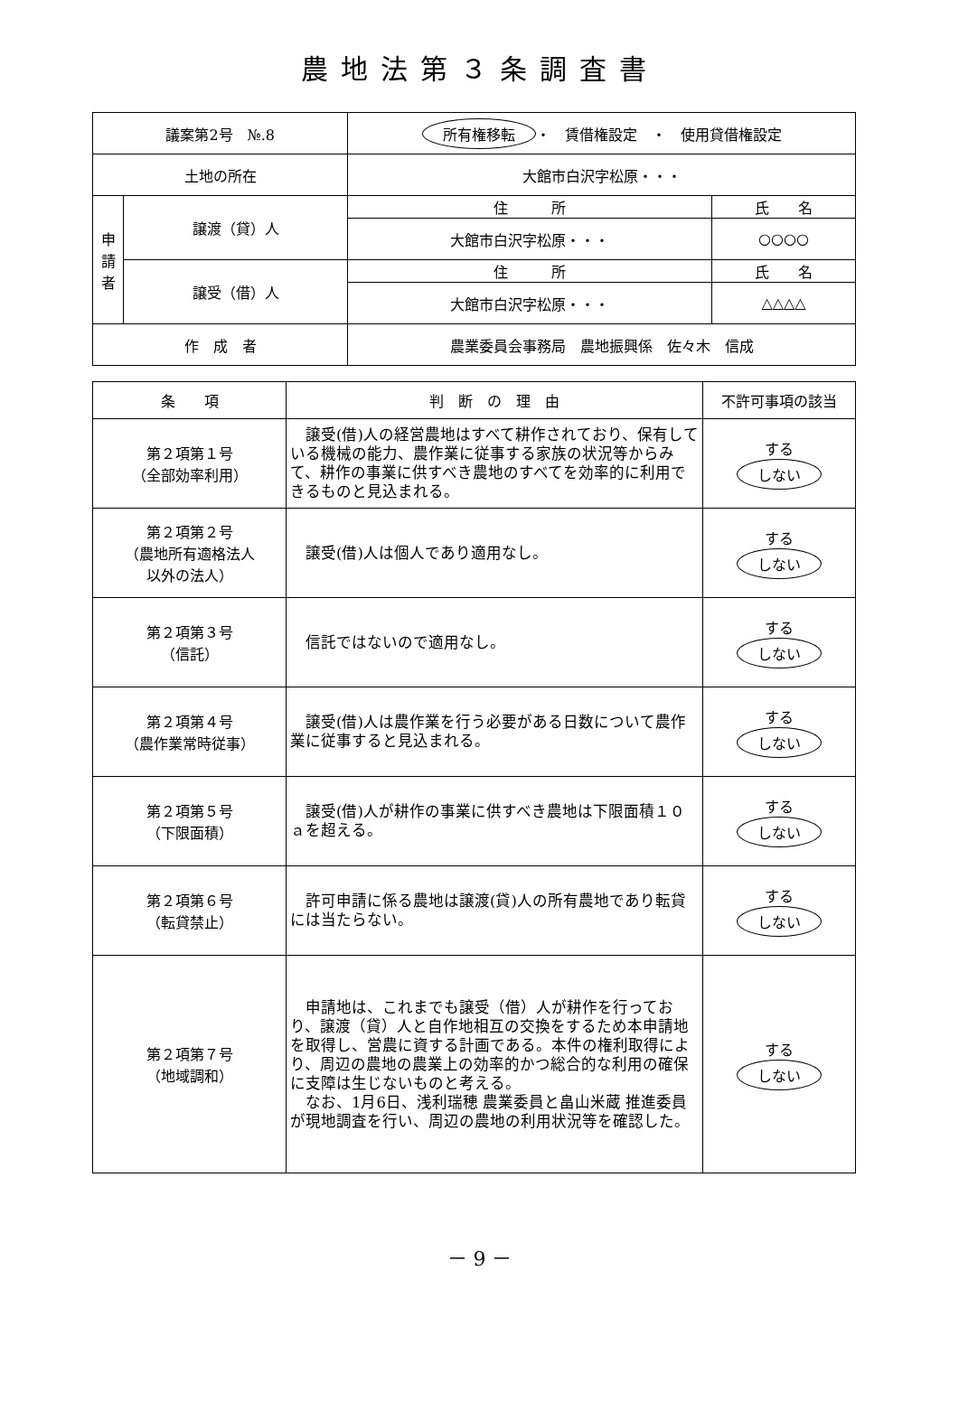農地法第３条調査書
| 議案第2号 №.8 | | 所有権移転 ・ 賃借権設定 ・ 使用貸借権設定 | |
| 土地の所在 | | 大館市白沢字松原・・・ | |
| 申 請 者 | 譲渡（貸）人 | 住 所 | 氏 名 |
| | | 大館市白沢字松原・・・ | ○○○○ |
| | 譲受（借）人 | 住 所 | 氏 名 |
| | | 大館市白沢字松原・・・ | △△△△ |
| 作 成 者 | | 農業委員会事務局 農地振興係 佐々木 信成 | |
| 条 項 | 判 断 の 理 由 | 不許可事項の該当 |
| --- | --- | --- |
| 第２項第１号 （全部効率利用） | 譲受(借)人の経営農地はすべて耕作されており、保有している機械の能力、農作業に従事する家族の状況等からみて、耕作の事業に供すべき農地のすべてを効率的に利用できるものと見込まれる。 | する しない |
| 第２項第２号 （農地所有適格法人 以外の法人） | 譲受(借)人は個人であり適用なし。 | する しない |
| 第２項第３号 （信託） | 信託ではないので適用なし。 | する しない |
| 第２項第４号 （農作業常時従事） | 譲受(借)人は農作業を行う必要がある日数について農作業に従事すると見込まれる。 | する しない |
| 第２項第５号 （下限面積） | 譲受(借)人が耕作の事業に供すべき農地は下限面積１０ａを超える。 | する しない |
| 第２項第６号 （転貸禁止） | 許可申請に係る農地は譲渡(貸)人の所有農地であり転貸には当たらない。 | する しない |
| 第２項第７号 （地域調和） | 申請地は、これまでも譲受（借）人が耕作を行っており、譲渡（貸）人と自作地相互の交換をするため本申請地を取得し、営農に資する計画である。本件の権利取得により、周辺の農地の農業上の効率的かつ総合的な利用の確保に支障は生じないものと考える。 なお、1月6日、浅利瑞穂 農業委員と畠山米蔵 推進委員が現地調査を行い、周辺の農地の利用状況等を確認した。 | する しない |
－ 9 －